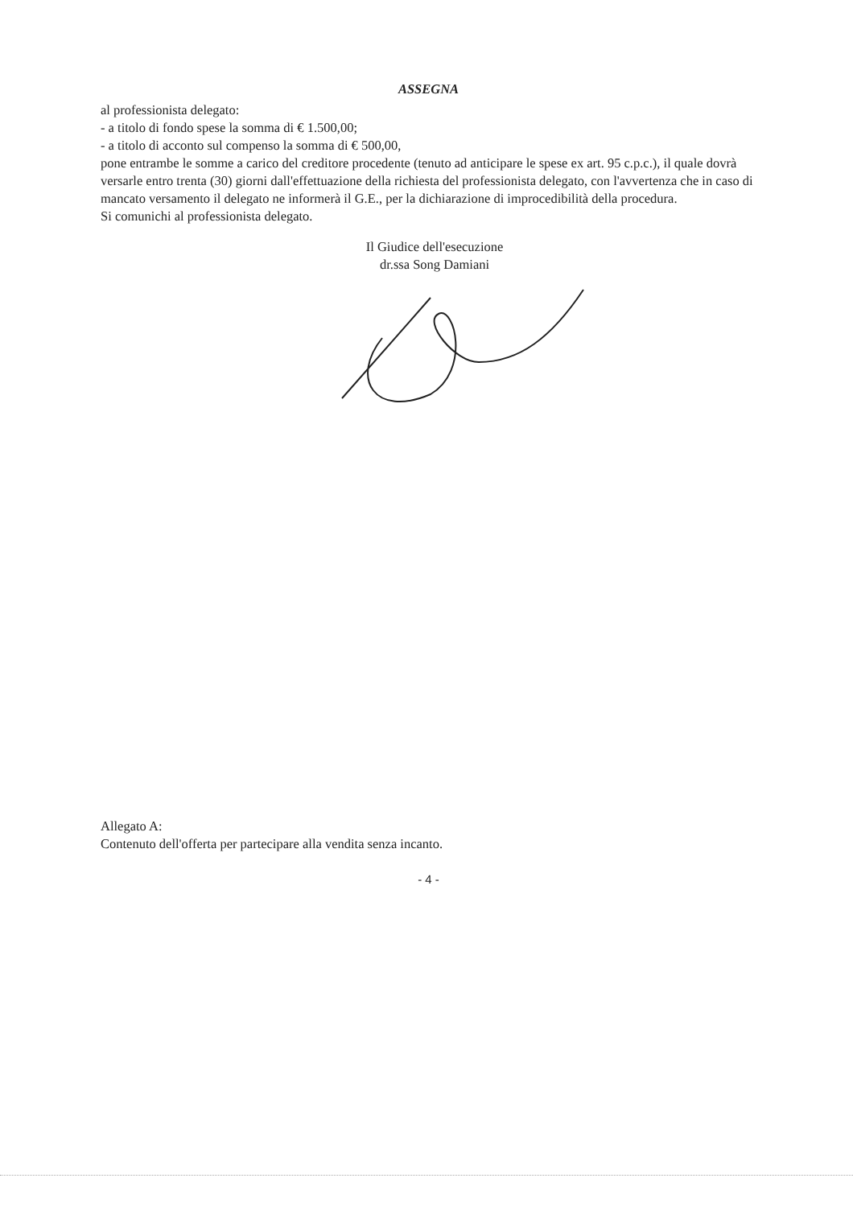ASSEGNA
al professionista delegato:
- a titolo di fondo spese la somma di € 1.500,00;
- a titolo di acconto sul compenso la somma di € 500,00,
pone entrambe le somme a carico del creditore procedente (tenuto ad anticipare le spese ex art. 95 c.p.c.), il quale dovrà versarle entro trenta (30) giorni dall'effettuazione della richiesta del professionista delegato, con l'avvertenza che in caso di mancato versamento il delegato ne informerà il G.E., per la dichiarazione di improcedibilità della procedura.
Si comunichi al professionista delegato.
Il Giudice dell'esecuzione
dr.ssa Song Damiani
Allegato A:
Contenuto dell'offerta per partecipare alla vendita senza incanto.
- 4 -